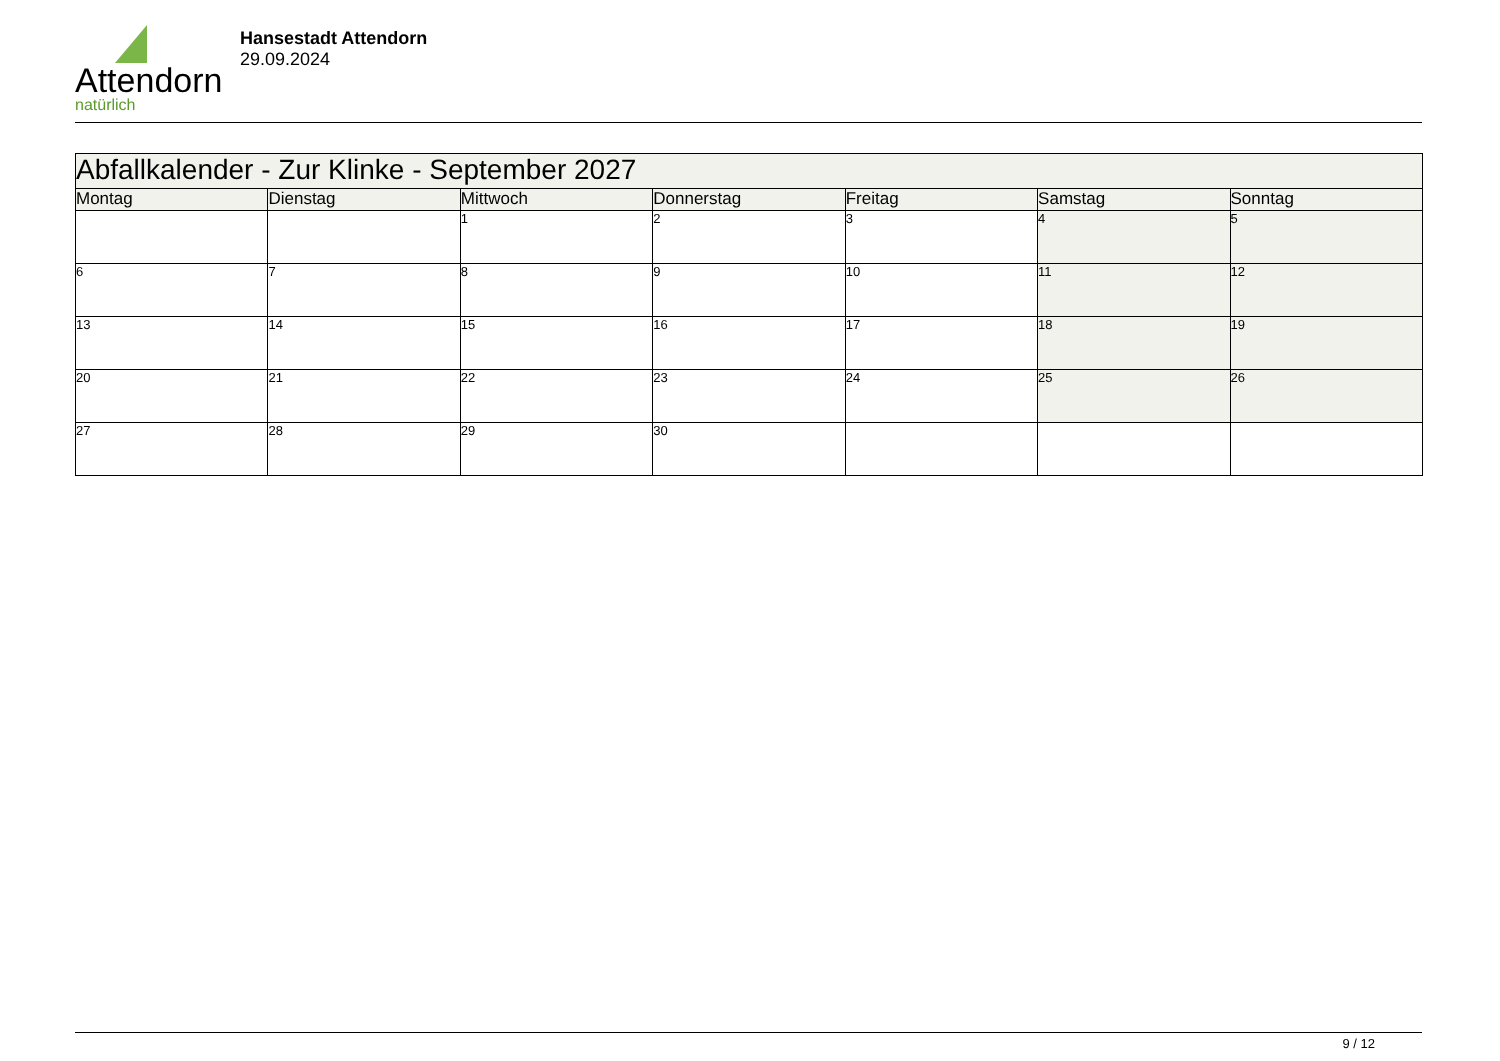Attendorn
natürlich
Hansestadt Attendorn
29.09.2024
| Abfallkalender - Zur Klinke - September 2027 | | | | | | |
| Montag | Dienstag | Mittwoch | Donnerstag | Freitag | Samstag | Sonntag |
| | | 1 | 2 | 3 | 4 | 5 |
| 6 | 7 | 8 | 9 | 10 | 11 | 12 |
| 13 | 14 | 15 | 16 | 17 | 18 | 19 |
| 20 | 21 | 22 | 23 | 24 | 25 | 26 |
| 27 | 28 | 29 | 30 | | | |
9 / 12